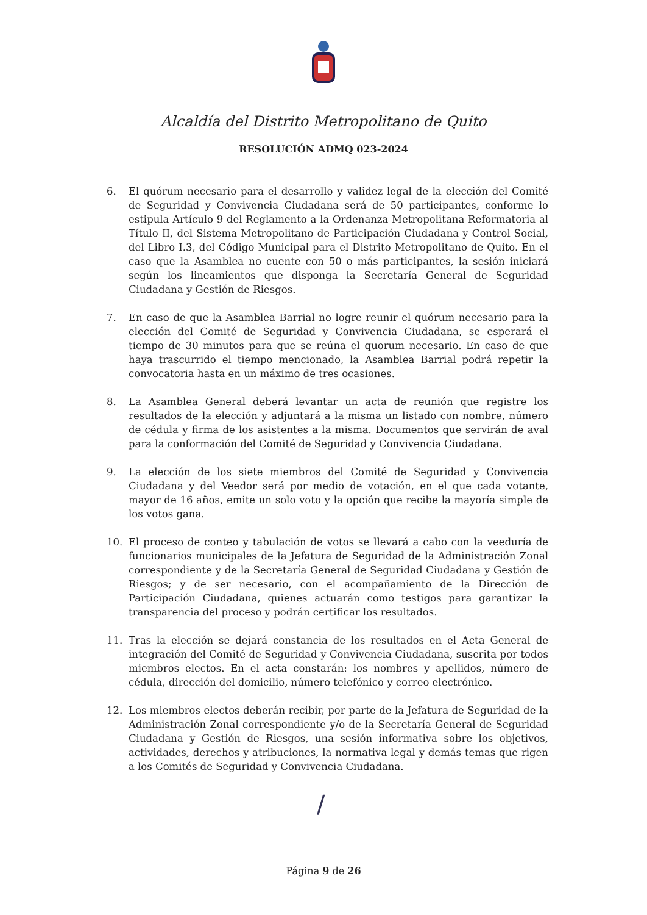Alcaldía del Distrito Metropolitano de Quito
RESOLUCIÓN ADMQ 023-2024
6. El quórum necesario para el desarrollo y validez legal de la elección del Comité de Seguridad y Convivencia Ciudadana será de 50 participantes, conforme lo estipula Artículo 9 del Reglamento a la Ordenanza Metropolitana Reformatoria al Título II, del Sistema Metropolitano de Participación Ciudadana y Control Social, del Libro I.3, del Código Municipal para el Distrito Metropolitano de Quito. En el caso que la Asamblea no cuente con 50 o más participantes, la sesión iniciará según los lineamientos que disponga la Secretaría General de Seguridad Ciudadana y Gestión de Riesgos.
7. En caso de que la Asamblea Barrial no logre reunir el quórum necesario para la elección del Comité de Seguridad y Convivencia Ciudadana, se esperará el tiempo de 30 minutos para que se reúna el quorum necesario. En caso de que haya trascurrido el tiempo mencionado, la Asamblea Barrial podrá repetir la convocatoria hasta en un máximo de tres ocasiones.
8. La Asamblea General deberá levantar un acta de reunión que registre los resultados de la elección y adjuntará a la misma un listado con nombre, número de cédula y firma de los asistentes a la misma. Documentos que servirán de aval para la conformación del Comité de Seguridad y Convivencia Ciudadana.
9. La elección de los siete miembros del Comité de Seguridad y Convivencia Ciudadana y del Veedor será por medio de votación, en el que cada votante, mayor de 16 años, emite un solo voto y la opción que recibe la mayoría simple de los votos gana.
10. El proceso de conteo y tabulación de votos se llevará a cabo con la veeduría de funcionarios municipales de la Jefatura de Seguridad de la Administración Zonal correspondiente y de la Secretaría General de Seguridad Ciudadana y Gestión de Riesgos; y de ser necesario, con el acompañamiento de la Dirección de Participación Ciudadana, quienes actuarán como testigos para garantizar la transparencia del proceso y podrán certificar los resultados.
11. Tras la elección se dejará constancia de los resultados en el Acta General de integración del Comité de Seguridad y Convivencia Ciudadana, suscrita por todos miembros electos. En el acta constarán: los nombres y apellidos, número de cédula, dirección del domicilio, número telefónico y correo electrónico.
12. Los miembros electos deberán recibir, por parte de la Jefatura de Seguridad de la Administración Zonal correspondiente y/o de la Secretaría General de Seguridad Ciudadana y Gestión de Riesgos, una sesión informativa sobre los objetivos, actividades, derechos y atribuciones, la normativa legal y demás temas que rigen a los Comités de Seguridad y Convivencia Ciudadana.
/
Página 9 de 26